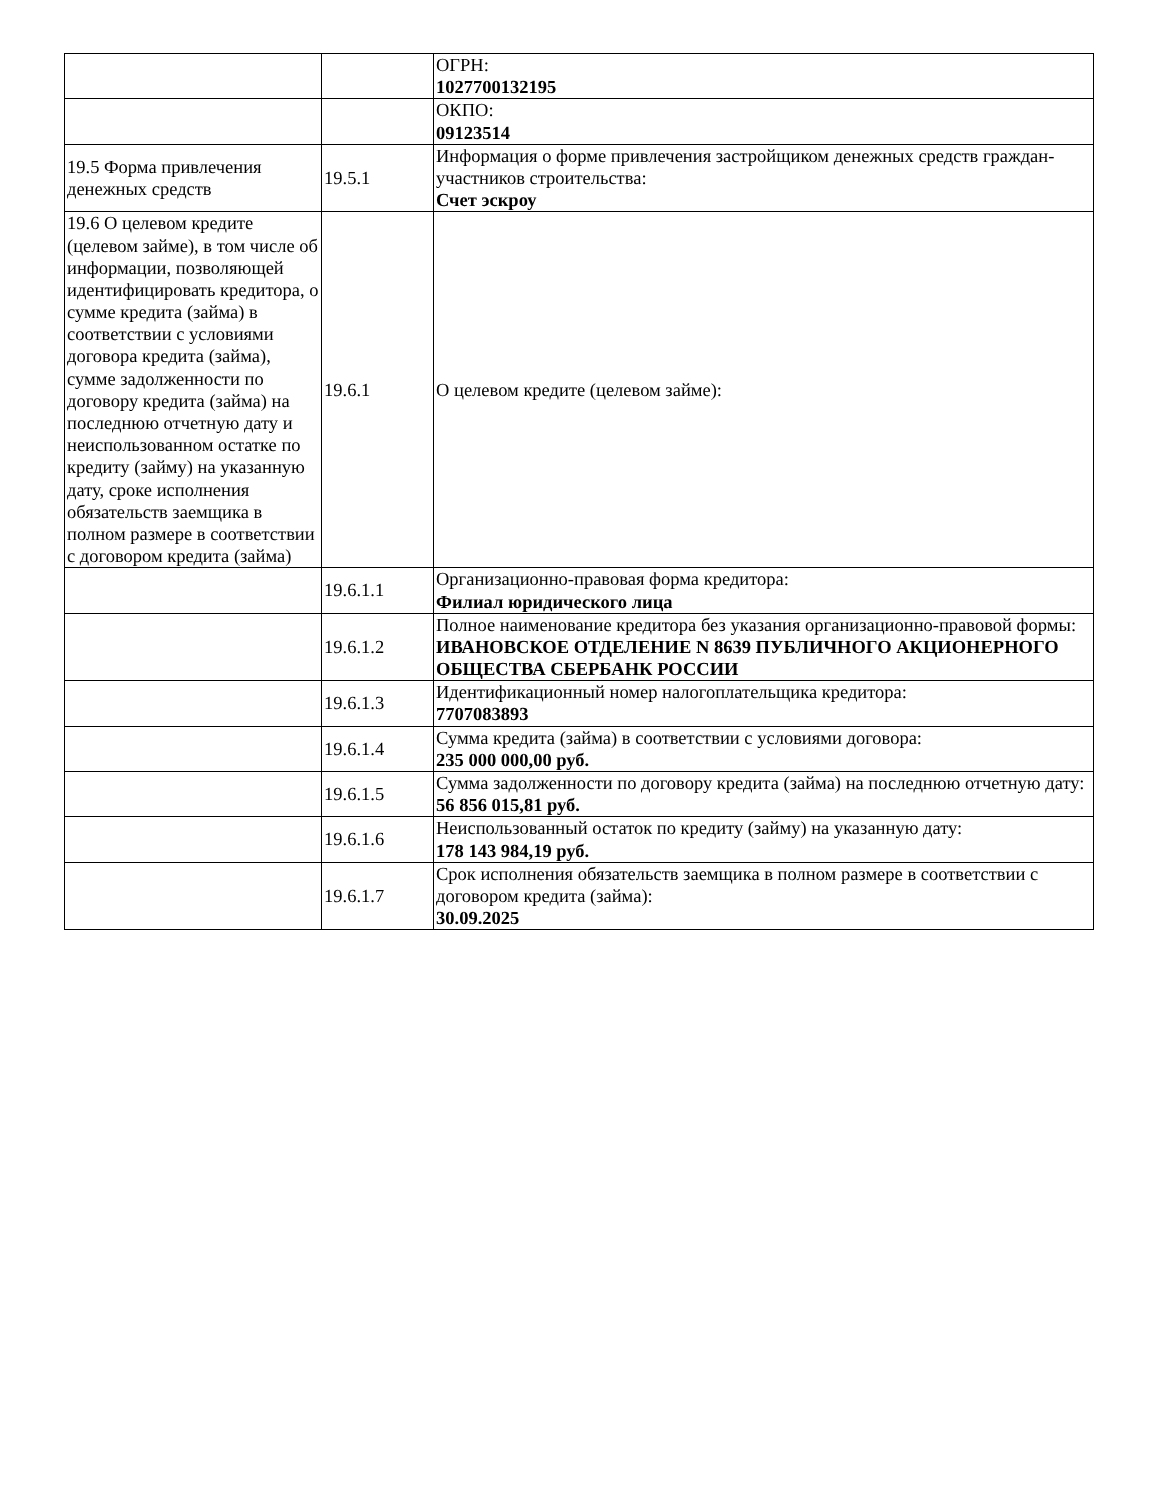| | | ОГРН: 1027700132195 |
| | | ОКПО: 09123514 |
| 19.5 Форма привлечения денежных средств | 19.5.1 | Информация о форме привлечения застройщиком денежных средств граждан-участников строительства: Счет эскроу |
| 19.6 О целевом кредите (целевом займе), в том числе об информации, позволяющей идентифицировать кредитора, о сумме кредита (займа) в соответствии с условиями договора кредита (займа), сумме задолженности по договору кредита (займа) на последнюю отчетную дату и неиспользованном остатке по кредиту (займу) на указанную дату, сроке исполнения обязательств заемщика в полном размере в соответствии с договором кредита (займа) | 19.6.1 | О целевом кредите (целевом займе): |
| | 19.6.1.1 | Организационно-правовая форма кредитора: Филиал юридического лица |
| | 19.6.1.2 | Полное наименование кредитора без указания организационно-правовой формы: ИВАНОВСКОЕ ОТДЕЛЕНИЕ N 8639 ПУБЛИЧНОГО АКЦИОНЕРНОГО ОБЩЕСТВА СБЕРБАНК РОССИИ |
| | 19.6.1.3 | Идентификационный номер налогоплательщика кредитора: 7707083893 |
| | 19.6.1.4 | Сумма кредита (займа) в соответствии с условиями договора: 235 000 000,00 руб. |
| | 19.6.1.5 | Сумма задолженности по договору кредита (займа) на последнюю отчетную дату: 56 856 015,81 руб. |
| | 19.6.1.6 | Неиспользованный остаток по кредиту (займу) на указанную дату: 178 143 984,19 руб. |
| | 19.6.1.7 | Срок исполнения обязательств заемщика в полном размере в соответствии с договором кредита (займа): 30.09.2025 |